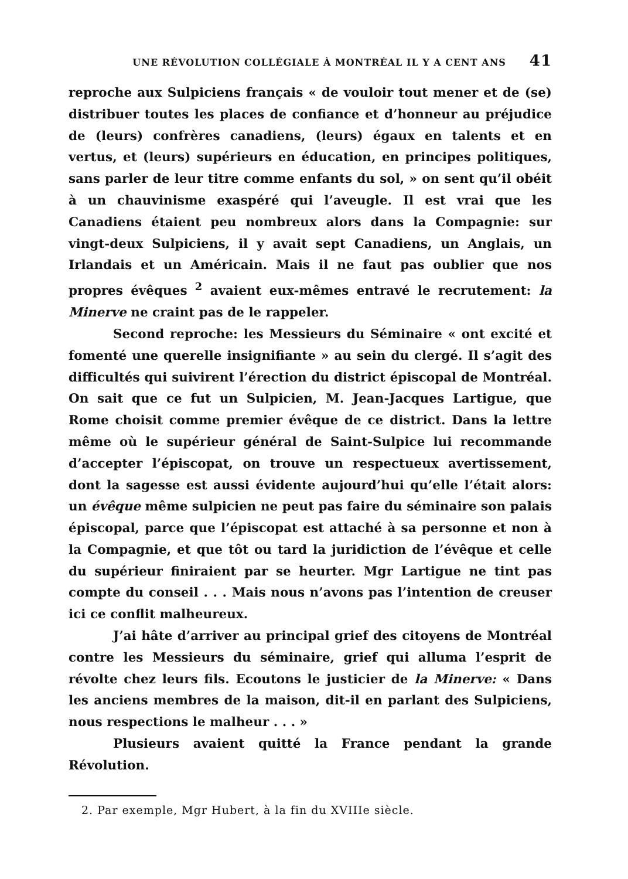UNE RÉVOLUTION COLLÉGIALE À MONTRÉAL IL Y A CENT ANS 41
reproche aux Sulpiciens français « de vouloir tout mener et de (se) distribuer toutes les places de confiance et d’honneur au préjudice de (leurs) confrères canadiens, (leurs) égaux en talents et en vertus, et (leurs) supérieurs en éducation, en principes politiques, sans parler de leur titre comme enfants du sol, » on sent qu’il obéit à un chauvinisme exaspéré qui l’aveugle. Il est vrai que les Canadiens étaient peu nombreux alors dans la Compagnie: sur vingt-deux Sulpiciens, il y avait sept Canadiens, un Anglais, un Irlandais et un Américain. Mais il ne faut pas oublier que nos propres évêques <sup>2</sup> avaient eux-mêmes entravé le recrutement: la Minerve ne craint pas de le rappeler.
Second reproche: les Messieurs du Séminaire « ont excité et fomenté une querelle insignifiante » au sein du clergé. Il s’agit des difficultés qui suivirent l’érection du district épiscopal de Montréal. On sait que ce fut un Sulpicien, M. Jean-Jacques Lartigue, que Rome choisit comme premier évêque de ce district. Dans la lettre même où le supérieur général de Saint-Sulpice lui recommande d’accepter l’épiscopat, on trouve un respectueux avertissement, dont la sagesse est aussi évidente aujourd’hui qu’elle l’était alors: un évêque même sulpicien ne peut pas faire du séminaire son palais épiscopal, parce que l’épiscopat est attaché à sa personne et non à la Compagnie, et que tôt ou tard la juridiction de l’évêque et celle du supérieur finiraient par se heurter. Mgr Lartigue ne tint pas compte du conseil . . . Mais nous n’avons pas l’intention de creuser ici ce conflit malheureux.
J’ai hâte d’arriver au principal grief des citoyens de Montréal contre les Messieurs du séminaire, grief qui alluma l’esprit de révolte chez leurs fils. Ecoutons le justicier de la Minerve: « Dans les anciens membres de la maison, dit-il en parlant des Sulpiciens, nous respections le malheur . . . »
Plusieurs avaient quitté la France pendant la grande Révolution.
2. Par exemple, Mgr Hubert, à la fin du XVIIIe siècle.